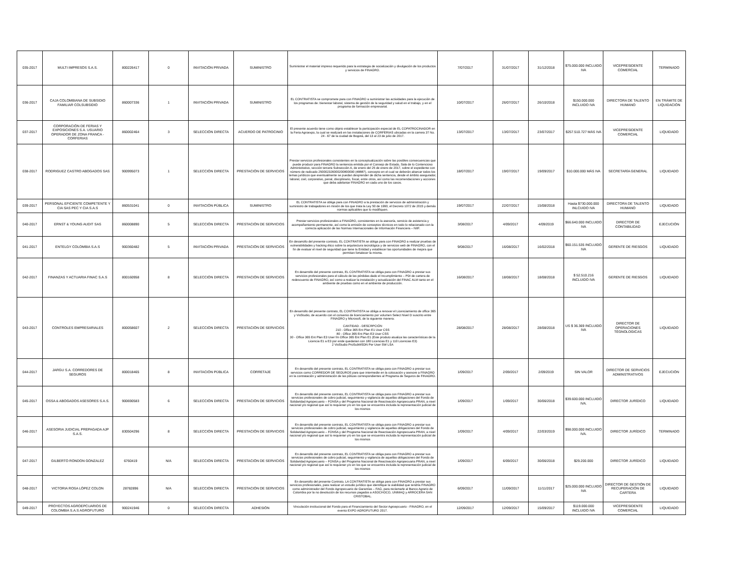| 035-2017 | MULTI IMPRESOS S.A.S. | 800226417 | 0 | INVITACIÓN PRIVADA | SUMINISTRO | Suministrar el material impreso requerido para la estrategia de socialización y divulgación de los productos y servicios de FINAGRO. | 7/07/2017 | 31/07/2017 | 31/12/2018 | $75.000.000 INCLUIDO IVA | VICEPRESIDENTE COMERCIAL | TERMINADO |
| 036-2017 | CAJA COLOMBIANA DE SUBSIDIO FAMILIAR COLSUBSIDIO | 860007336 | 1 | INVITACIÓN PRIVADA | SUMINISTRO | EL CONTRATISTA se compromete para con FINAGRO a suministrar las actividades para la ejecución de los programas de: bienestar laboral, sistema de gestión de la seguridad y salud en el trabajo, y en el programa de formación empresarial. | 10/07/2017 | 26/07/2017 | 26/10/2018 | $150.000.000 INCLUIDO IVA | DIRECTORA DE TALENTO HUMANO | EN TRÁMITE DE LIQUIDACIÓN |
| 037-2017 | CORPORACIÓN DE FERIAS Y EXPOSICIONES S.A. USUARIO OPERADOR DE ZONA FRANCA - CORFERIAS | 860002464 | 3 | SELECCIÓN DIRECTA | ACUERDO DE PATROCINIO | El presente acuerdo tiene como objeto establecer la participación especial de EL COPATROCINADOR en la Feria Agroexpo, la cual se realizará en las instalaciones de CORFERIAS ubicadas en la carrera 37 No. 24 - 67 de la ciudad de Bogotá, del 13 al 23 de julio de 2017. | 13/07/2017 | 13/07/2017 | 23/07/2017 | $257.510.727 MÁS IVA | VICEPRESIDENTE COMERCIAL | LIQUIDADO |
| 038-2017 | RODRIGUEZ CASTRO ABOGADOS SAS | 900995073 | 1 | SELECCIÓN DIRECTA | PRESTACIÓN DE SERVICIOS | Prestar servicios profesionales consistentes en la conceptualización sobre las posibles consecuencias que puede producir para FINAGRO la sentencia emitida por el Consejo de Estado, Sala de lo Contencioso Administrativo, sección tercera Subsección A, de enero del 25 de enero de 2017, sobre el expediente con número de radicado 25000232600020080009​0 (48887), concepto en el cual se deberán abarcar todos los temas jurídicos que eventualmente se puedan desprender de dicha sentencia, desde el ámbito asegurador, laboral, civil, corporativo, penal, disciplinario, fiscal, entre otros, así como las recomendaciones y acciones que deba adelantar FINAGRO en cada uno de los casos. | 18/07/2017 | 19/07/2017 | 19/09/2017 | $10.000.000 MÁS IVA | SECRETARÍA GENERAL | LIQUIDADO |
| 039-2017 | PERSONAL EFICIENTE COMPETENTE Y CIA SAS PEC Y CIA S.A.S | 860531041 | 0 | INVITACIÓN PÚBLICA | SUMINISTRO | EL CONTRATISTA se obliga para con FINAGRO a la prestación de servicios de administración y suministro de trabajadores en misión de los que trata la Ley 50 de 1990, el Decreto 1072 de 2015 y demás normas aplicables que lo modifiquen. | 19/07/2017 | 22/07/2017 | 15/08/2018 | Hasta $730.000.000 INLCUIDO IVA | DIRECTORA DE TALENTO HUMANO | LIQUIDADO |
| 040-2017 | ERNST & YOUNG AUDIT SAS | 860008890 | 5 | SELECCIÓN DIRECTA | PRESTACIÓN DE SERVICIOS | Prestar servicios profesionales a FINAGRO, consistentes en la asesoría, servicio de asistencia y acompañamiento permanente, así como la emisión de conceptos técnicos en todo lo relacionado con la correcta aplicación de las Normas Internacionales de Información Financiera – NIIF. | 3/08/2017 | 4/09/2017 | 4/09/2019 | $66.640.000 INCLUIDO IVA | DIRECTOR DE CONTABILIDAD | EJECUCIÓN |
| 041-2017 | ENTELGY COLOMBIA S.A.S | 900360482 | 5 | INVITACIÓN PRIVADA | PRESTACIÓN DE SERVICIOS | En desarrollo del presente contrato, EL CONTRATISTA se obliga para con FINAGRO a realizar pruebas de vulnerabilidades y hacking ético sobre la arquitectura tecnológica y de servicios web de FINAGRO, con el fin de evaluar el nivel de seguridad que tiene la Entidad y establecer las oportunidades de mejora que permitan fortalecer la misma. | 9/08/2017 | 16/08/2017 | 16/02/2018 | $60.151.535 INCLUIDO IVA | GERENTE DE RIESGOS | LIQUIDADO |
| 042-2017 | FINANZAS Y ACTUARIA FINAC S.A.S | 800160958 | 8 | SELECCIÓN DIRECTA | PRESTACIÓN DE SERVICIOS | En desarrollo del presente contrato, EL CONTRATISTA se obliga para con FINAGRO a prestar sus servicios profesionales para el cálculo de las pérdidas dado el Incumplimiento – PDI de cartera de redescuento de FINAGRO, así como a realizar la instalación y actualización del FINAC ALM tanto en el ambiente de pruebas como en el ambiente de producción. | 16/08/2017 | 18/08/2017 | 18/08/2018 | $ 52.510.216 INCLUIDO IVA | GERENTE DE RIESGOS | LIQUIDADO |
| 043-2017 | CONTROLES EMPRESARIALES | 800058607 | 2 | SELECCIÓN DIRECTA | PRESTACIÓN DE SERVICIOS | En desarrollo del presente contrato, EL CONTRATISTA se obliga a renovar el Licenciamiento de office 365 y VisStudio, de acuerdo con el convenio de licenciamiento por volumen Select Nivel D suscrito entre FINAGRO y Microsoft, de la siguiente manera: CANTIDAD - DESCRPCIÓN 210 - Office 365 Ent Plan E1 User CSS 80 - Office 365 Ent Plan E3 User CSS 30 - Office 365 Ent Plan E3 User fm Office 365 Ent Plan E1 (Este produto atualiza las características de la Licencia E1 a E3 por ende quedarian con 180 Licencias E1 y 110 Licencias E3) 2 VisStudio ProSubMSDN Per User SW LSA | 28/08/2017 | 28/08/2017 | 28/08/2018 | US $ 36.369 INCLUIDO IVA | DIRECTOR DE OPERACIONES TÉGNOLOGICAS | LIQUIDADO |
| 044-2017 | JARGU S.A. CORREDORES DE SEGUROS | 800018465 | 8 | INVITACIÓN PÚBLICA | CORRETAJE | En desarrollo del presente contrato, EL CONTRATISTA se obliga para con FINAGRO a prestar sus servicios como CORREDOR DE SEGUROS para que intermedie en la colocación y asesore a FINAGRO en la contratación y administración de las pólizas correspondientes al Programa de Seguros de FINAGRO. | 1/09/2017 | 2/09/2017 | 2/09/2019 | SIN VALOR | DIRECTOR DE SERVICIOS ADMINSTRATIVOS | EJECUCIÓN |
| 045-2017 | OSSA & ABOGADOS ASESORES S.A.S. | 900690583 | 6 | SELECCIÓN DIRECTA | PRESTACIÓN DE SERVICIOS | En desarrollo del presente contrato, EL CONTRATISTA se obliga para con FINAGRO a prestar sus servicios profesionales de cobro judicial, seguimiento y vigilancia de aquellas obligaciones del Fondo de Solidaridad Agropecuario – FONSA y del Programa Nacional de Reactivación Agropecuaria PRAN, a nivel nacional y/o regional que así lo requieran y/o en los que se encuentra incluida la representación judicial de los mismos | 1/09/2017 | 1/09/2017 | 30/06/2018 | $39.600.000 INCLUIDO IVA. | DIRECTOR JURÍDICO | LIQUIDADO |
| 046-2017 | ASESORIA JUDICIAL PREPAGADA AJP S.A.S. | 830504296 | 8 | SELECCIÓN DIRECTA | PRESTACIÓN DE SERVICIOS | En desarrollo del presente contrato, EL CONTRATISTA se obliga para con FINAGRO a prestar sus servicios profesionales de cobro judicial, seguimiento y vigilancia de aquellas obligaciones del Fondo de Solidaridad Agropecuario – FONSA y del Programa Nacional de Reactivación Agropecuaria PRAN, a nivel nacional y/o regional que así lo requieran y/o en los que se encuentra incluida la representación judicial de los mismos | 1/09/2017 | 4/09/2017 | 22/03/2019 | $98.000.000 INCLUIDO IVA. | DIRECTOR JURÍDICO | TERMINADO |
| 047-2017 | GILBERTO RONDON GONZALEZ | 6760419 | N/A | SELECCIÓN DIRECTA | PRESTACIÓN DE SERVICIOS | En desarrollo del presente contrato, EL CONTRATISTA se obliga para con FINAGRO a prestar sus servicios profesionales de cobro judicial, seguimiento y vigilancia de aquellas obligaciones del Fondo de Solidaridad Agropecuario – FONSA y del Programa Nacional de Reactivación Agropecuaria PRAN, a nivel nacional y/o regional que así lo requieran y/o en los que se encuentra incluida la representación judicial de los mismos | 1/09/2017 | 6/09/2017 | 30/06/2018 | $29.200.000 | DIRECTOR JURÍDICO | LIQUIDADO |
| 048-2017 | VICTORIA ROSA LÓPEZ COLON | 28782896 | N/A | SELECCIÓN DIRECTA | PRESTACIÓN DE SERVICIOS | En desarrollo del presente Contrato, LA CONTRATISTA se obliga para con FINAGRO a prestar sus servicios profesionales, para realizar un estudio jurídico que identifique la viabilidad que tendría FINAGRO como administrador del Fondo Agropecuario de Garantías – FAG, para reclamarle al Banco Agrario de Colombia por la no devolución de los recursos pagados a ASOCHOCO, UNIMAQ y ARROCERA SAN CRISTOBAL. | 6/09/2017 | 11/09/2017 | 11/11/2017 | $25.000.000 INCLUIDO IVA | DIRECTOR DE GESTIÓN DE RECUPERACIÓN DE CARTERA | LIQUIDADO |
| 049-2017 | PROYECTOS AGROEPCUARIOS DE COLOMBIA S.A.S AGROFUTURO | 900241946 | 0 | SELECCIÓN DIRECTA | ADHESIÓN | Vinculación institucional del Fondo para el Financiamiento del Sector Agroepcuario - FINAGRO, en el evento EXPO AGROFUTURO 2017. | 12/09/2017 | 12/09/2017 | 15/09/2017 | $119.000.000 INCLUIDO IVA | VICEPRESIDENTE COMERCIAL | LIQUIDADO |